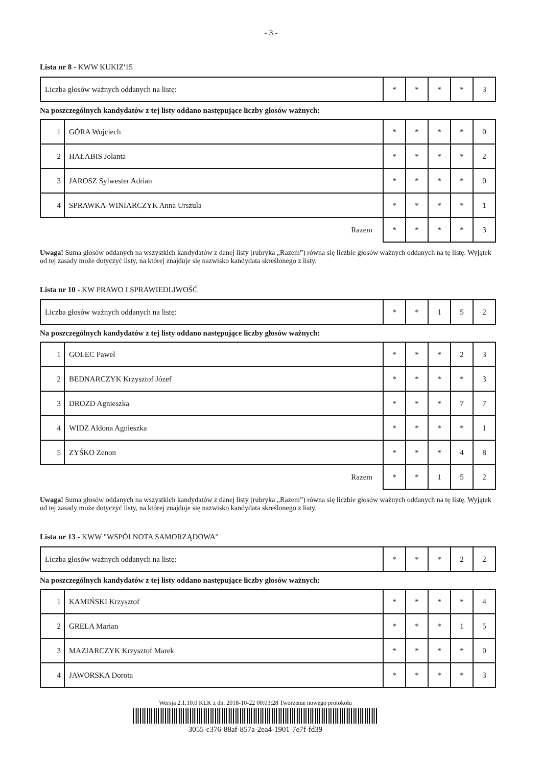- 3 -
Lista nr 8 - KWW KUKIZ'15
| Liczba głosów ważnych oddanych na listę: | * | * | * | * | 3 |
Na poszczególnych kandydatów z tej listy oddano następujące liczby głosów ważnych:
| 1 | GÓRA Wojciech | * | * | * | * | 0 |
| 2 | HAŁABIS Jolanta | * | * | * | * | 2 |
| 3 | JAROSZ Sylwester Adrian | * | * | * | * | 0 |
| 4 | SPRAWKA-WINIARCZYK Anna Urszula | * | * | * | * | 1 |
| Razem | | * | * | * | * | 3 |
Uwaga! Suma głosów oddanych na wszystkich kandydatów z danej listy (rubryka „Razem”) równa się liczbie głosów ważnych oddanych na tę listę. Wyjątek od tej zasady może dotyczyć listy, na której znajduje się nazwisko kandydata skreślonego z listy.
Lista nr 10 - KW PRAWO I SPRAWIEDLIWOŚĆ
| Liczba głosów ważnych oddanych na listę: | * | * | 1 | 5 | 2 |
Na poszczególnych kandydatów z tej listy oddano następujące liczby głosów ważnych:
| 1 | GOLEC Paweł | * | * | * | 2 | 3 |
| 2 | BEDNARCZYK Krzysztof Józef | * | * | * | * | 3 |
| 3 | DROZD Agnieszka | * | * | * | 7 | 7 |
| 4 | WIDZ Aldona Agnieszka | * | * | * | * | 1 |
| 5 | ZYŚKO Zenon | * | * | * | 4 | 8 |
| Razem | | * | * | 1 | 5 | 2 |
Uwaga! Suma głosów oddanych na wszystkich kandydatów z danej listy (rubryka „Razem”) równa się liczbie głosów ważnych oddanych na tę listę. Wyjątek od tej zasady może dotyczyć listy, na której znajduje się nazwisko kandydata skreślonego z listy.
Lista nr 13 - KWW "WSPÓLNOTA SAMORZĄDOWA"
| Liczba głosów ważnych oddanych na listę: | * | * | * | 2 | 2 |
Na poszczególnych kandydatów z tej listy oddano następujące liczby głosów ważnych:
| 1 | KAMIŃSKI Krzysztof | * | * | * | * | 4 |
| 2 | GRELA Marian | * | * | * | 1 | 5 |
| 3 | MAZIARCZYK Krzysztof Marek | * | * | * | * | 0 |
| 4 | JAWORSKA Dorota | * | * | * | * | 3 |
Wersja 2.1.10.0 KLK z dn. 2018-10-22 00:03:28 Tworzenie nowego protokołu
3055-c376-88af-857a-2ea4-1901-7e7f-fd39